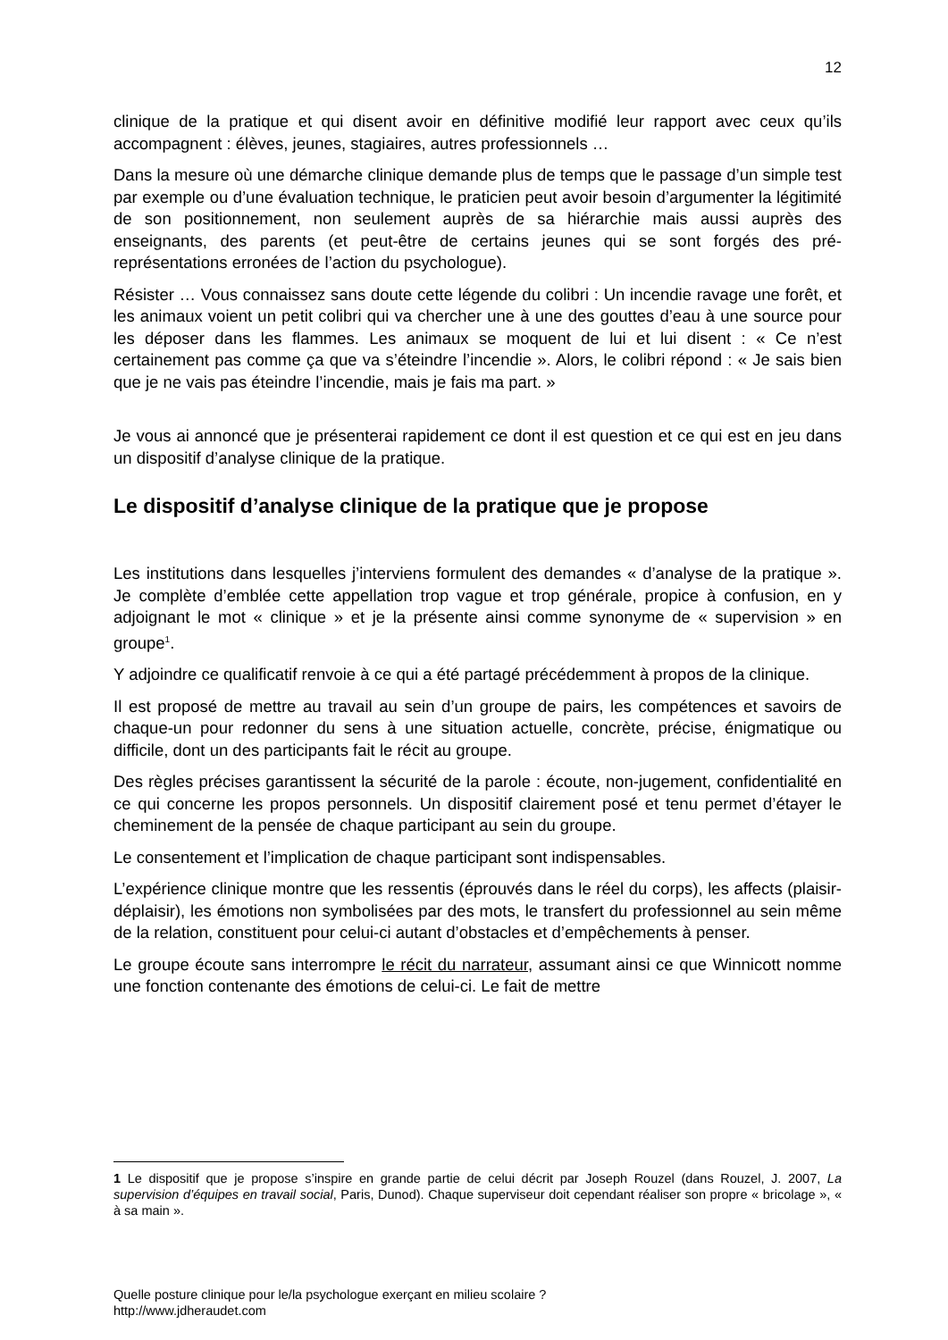12
clinique de la pratique et qui disent avoir en définitive modifié leur rapport avec ceux qu’ils accompagnent : élèves, jeunes, stagiaires, autres professionnels …
Dans la mesure où une démarche clinique demande plus de temps que le passage d’un simple test par exemple ou d’une évaluation technique, le praticien peut avoir besoin d’argumenter la légitimité de son positionnement, non seulement auprès de sa hiérarchie mais aussi auprès des enseignants, des parents (et peut-être de certains jeunes qui se sont forgés des pré-représentations erronées de l’action du psychologue).
Résister … Vous connaissez sans doute cette légende du colibri : Un incendie ravage une forêt, et les animaux voient un petit colibri qui va chercher une à une des gouttes d’eau à une source pour les déposer dans les flammes. Les animaux se moquent de lui et lui disent : « Ce n’est certainement pas comme ça que va s’éteindre l’incendie ». Alors, le colibri répond : « Je sais bien que je ne vais pas éteindre l’incendie, mais je fais ma part. »
Je vous ai annoncé que je présenterai rapidement ce dont il est question et ce qui est en jeu dans un dispositif d’analyse clinique de la pratique.
Le dispositif d’analyse clinique de la pratique que je propose
Les institutions dans lesquelles j’interviens formulent des demandes « d’analyse de la pratique ». Je complète d’emblée cette appellation trop vague et trop générale, propice à confusion, en y adjoignant le mot « clinique » et je la présente ainsi comme synonyme de « supervision » en groupe<sup>1</sup>.
Y adjoindre ce qualificatif renvoie à ce qui a été partagé précédemment à propos de la clinique.
Il est proposé de mettre au travail au sein d’un groupe de pairs, les compétences et savoirs de chaque-un pour redonner du sens à une situation actuelle, concrète, précise, énigmatique ou difficile, dont un des participants fait le récit au groupe.
Des règles précises garantissent la sécurité de la parole : écoute, non-jugement, confidentialité en ce qui concerne les propos personnels. Un dispositif clairement posé et tenu permet d’étayer le cheminement de la pensée de chaque participant au sein du groupe.
Le consentement et l’implication de chaque participant sont indispensables.
L’expérience clinique montre que les ressentis (éprouvés dans le réel du corps), les affects (plaisir-déplaisir), les émotions non symbolisées par des mots, le transfert du professionnel au sein même de la relation, constituent pour celui-ci autant d’obstacles et d’empêchements à penser.
Le groupe écoute sans interrompre le récit du narrateur, assumant ainsi ce que Winnicott nomme une fonction contenante des émotions de celui-ci. Le fait de mettre
1 Le dispositif que je propose s’inspire en grande partie de celui décrit par Joseph Rouzel (dans Rouzel, J. 2007, La supervision d’équipes en travail social, Paris, Dunod). Chaque superviseur doit cependant réaliser son propre « bricolage », « à sa main ».
Quelle posture clinique pour le/la psychologue exerçant en milieu scolaire ?
http://www.jdheraudet.com